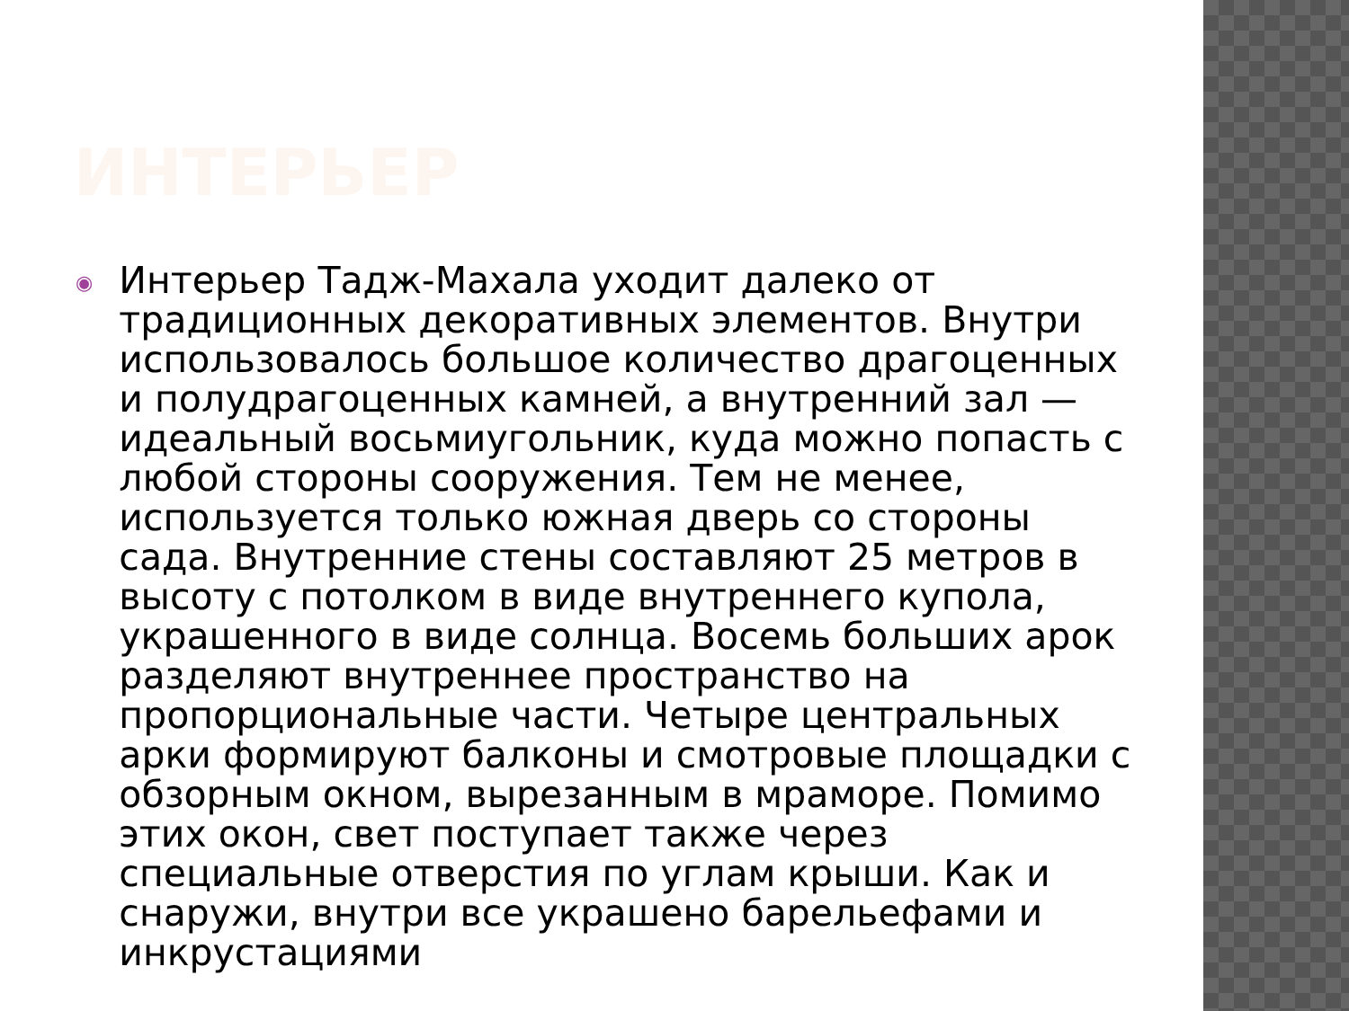ИНТЕРЬЕР
◉
Интерьер Тадж-Махала уходит далеко от традиционных декоративных элементов. Внутри использовалось большое количество драгоценных и полудрагоценных камней, а внутренний зал — идеальный восьмиугольник, куда можно попасть с любой стороны сооружения. Тем не менее, используется только южная дверь со стороны сада. Внутренние стены составляют 25 метров в высоту с потолком в виде внутреннего купола, украшенного в виде солнца. Восемь больших арок разделяют внутреннее пространство на пропорциональные части. Четыре центральных арки формируют балконы и смотровые площадки с обзорным окном, вырезанным в мраморе. Помимо этих окон, свет поступает также через специальные отверстия по углам крыши. Как и снаружи, внутри все украшено барельефами и инкрустациями